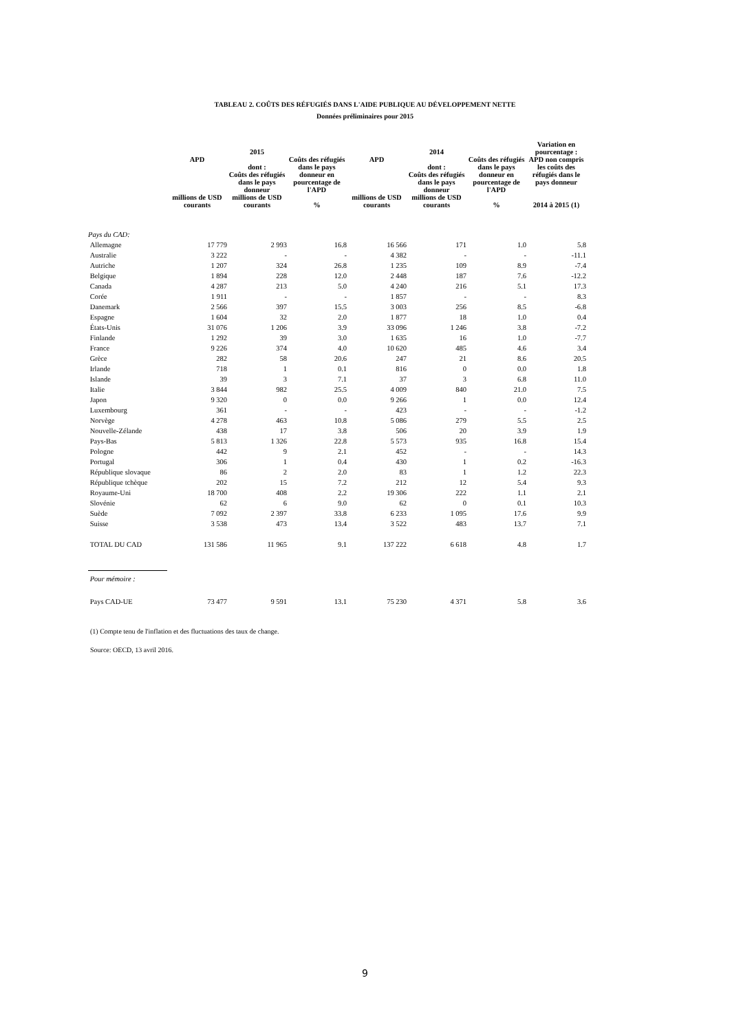TABLEAU 2. COÛTS DES RÉFUGIÉS DANS L'AIDE PUBLIQUE AU DÉVELOPPEMENT NETTE
Données préliminaires pour 2015
| | | 2015 | | | 2014 | | Variation en pourcentage : |
| --- | --- | --- | --- | --- | --- | --- | --- |
| | APD | dont : Coûts des réfugiés dans le pays donneur | Coûts des réfugiés dans le pays donneur en pourcentage de l'APD | APD | dont : Coûts des réfugiés dans le pays donneur | Coûts des réfugiés dans le pays donneur en pourcentage de l'APD | APD non compris les coûts des réfugiés dans le pays donneur |
| | millions de USD courants | millions de USD courants | % | millions de USD courants | millions de USD courants | % | 2014 à 2015 (1) |
| Pays du CAD: | | | | | | | |
| Allemagne | 17 779 | 2 993 | 16.8 | 16 566 | 171 | 1.0 | 5.8 |
| Australie | 3 222 | - | - | 4 382 | - | - | -11.1 |
| Autriche | 1 207 | 324 | 26.8 | 1 235 | 109 | 8.9 | -7.4 |
| Belgique | 1 894 | 228 | 12.0 | 2 448 | 187 | 7.6 | -12.2 |
| Canada | 4 287 | 213 | 5.0 | 4 240 | 216 | 5.1 | 17.3 |
| Corée | 1 911 | - | - | 1 857 | - | - | 8.3 |
| Danemark | 2 566 | 397 | 15.5 | 3 003 | 256 | 8.5 | -6.8 |
| Espagne | 1 604 | 32 | 2.0 | 1 877 | 18 | 1.0 | 0.4 |
| États-Unis | 31 076 | 1 206 | 3.9 | 33 096 | 1 246 | 3.8 | -7.2 |
| Finlande | 1 292 | 39 | 3.0 | 1 635 | 16 | 1.0 | -7.7 |
| France | 9 226 | 374 | 4.0 | 10 620 | 485 | 4.6 | 3.4 |
| Grèce | 282 | 58 | 20.6 | 247 | 21 | 8.6 | 20.5 |
| Irlande | 718 | 1 | 0.1 | 816 | 0 | 0.0 | 1.8 |
| Islande | 39 | 3 | 7.1 | 37 | 3 | 6.8 | 11.0 |
| Italie | 3 844 | 982 | 25.5 | 4 009 | 840 | 21.0 | 7.5 |
| Japon | 9 320 | 0 | 0.0 | 9 266 | 1 | 0.0 | 12.4 |
| Luxembourg | 361 | - | - | 423 | - | - | -1.2 |
| Norvège | 4 278 | 463 | 10.8 | 5 086 | 279 | 5.5 | 2.5 |
| Nouvelle-Zélande | 438 | 17 | 3.8 | 506 | 20 | 3.9 | 1.9 |
| Pays-Bas | 5 813 | 1 326 | 22.8 | 5 573 | 935 | 16.8 | 15.4 |
| Pologne | 442 | 9 | 2.1 | 452 | - | - | 14.3 |
| Portugal | 306 | 1 | 0.4 | 430 | 1 | 0.2 | -16.3 |
| République slovaque | 86 | 2 | 2.0 | 83 | 1 | 1.2 | 22.3 |
| République tchèque | 202 | 15 | 7.2 | 212 | 12 | 5.4 | 9.3 |
| Royaume-Uni | 18 700 | 408 | 2.2 | 19 306 | 222 | 1.1 | 2.1 |
| Slovénie | 62 | 6 | 9.0 | 62 | 0 | 0.1 | 10.3 |
| Suède | 7 092 | 2 397 | 33.8 | 6 233 | 1 095 | 17.6 | 9.9 |
| Suisse | 3 538 | 473 | 13.4 | 3 522 | 483 | 13.7 | 7.1 |
| TOTAL DU CAD | 131 586 | 11 965 | 9.1 | 137 222 | 6 618 | 4.8 | 1.7 |
| Pour mémoire : | | | | | | | |
| Pays CAD-UE | 73 477 | 9 591 | 13.1 | 75 230 | 4 371 | 5.8 | 3.6 |
(1) Compte tenu de l'inflation et des fluctuations des taux de change.
Source: OECD, 13 avril 2016.
9